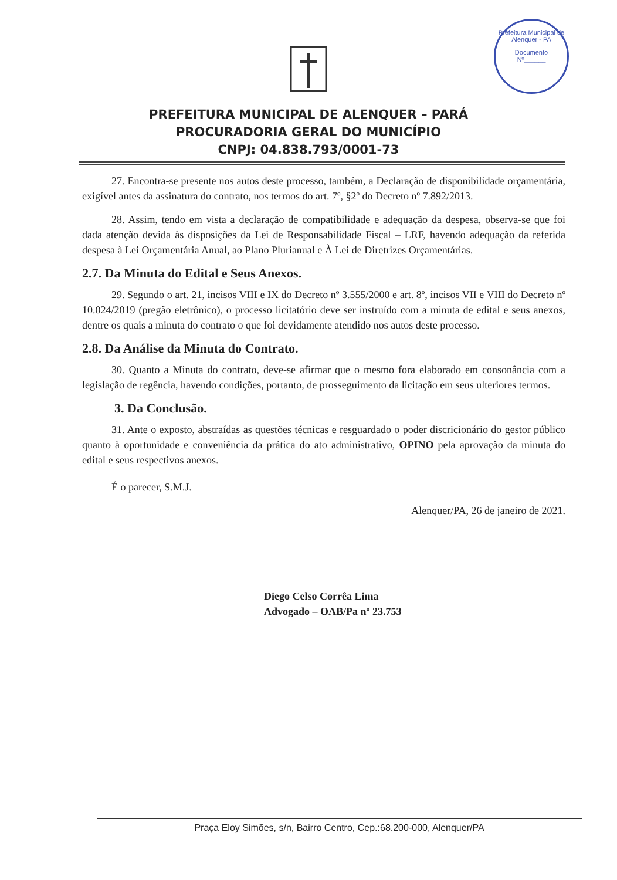Prefeitura Municipal de Alenquer - PA
Documento
Nº______
PREFEITURA MUNICIPAL DE ALENQUER – PARÁ
PROCURADORIA GERAL DO MUNICÍPIO
CNPJ: 04.838.793/0001-73
27. Encontra-se presente nos autos deste processo, também, a Declaração de disponibilidade orçamentária, exigível antes da assinatura do contrato, nos termos do art. 7º, §2º do Decreto nº 7.892/2013.
28. Assim, tendo em vista a declaração de compatibilidade e adequação da despesa, observa-se que foi dada atenção devida às disposições da Lei de Responsabilidade Fiscal – LRF, havendo adequação da referida despesa à Lei Orçamentária Anual, ao Plano Plurianual e À Lei de Diretrizes Orçamentárias.
2.7. Da Minuta do Edital e Seus Anexos.
29. Segundo o art. 21, incisos VIII e IX do Decreto nº 3.555/2000 e art. 8º, incisos VII e VIII do Decreto nº 10.024/2019 (pregão eletrônico), o processo licitatório deve ser instruído com a minuta de edital e seus anexos, dentre os quais a minuta do contrato o que foi devidamente atendido nos autos deste processo.
2.8. Da Análise da Minuta do Contrato.
30. Quanto a Minuta do contrato, deve-se afirmar que o mesmo fora elaborado em consonância com a legislação de regência, havendo condições, portanto, de prosseguimento da licitação em seus ulteriores termos.
3. Da Conclusão.
31. Ante o exposto, abstraídas as questões técnicas e resguardado o poder discricionário do gestor público quanto à oportunidade e conveniência da prática do ato administrativo, OPINO pela aprovação da minuta do edital e seus respectivos anexos.
É o parecer, S.M.J.
Alenquer/PA, 26 de janeiro de 2021.
Diego Celso Corrêa Lima
Advogado – OAB/Pa nº 23.753
Praça Eloy Simões, s/n, Bairro Centro, Cep.:68.200-000, Alenquer/PA